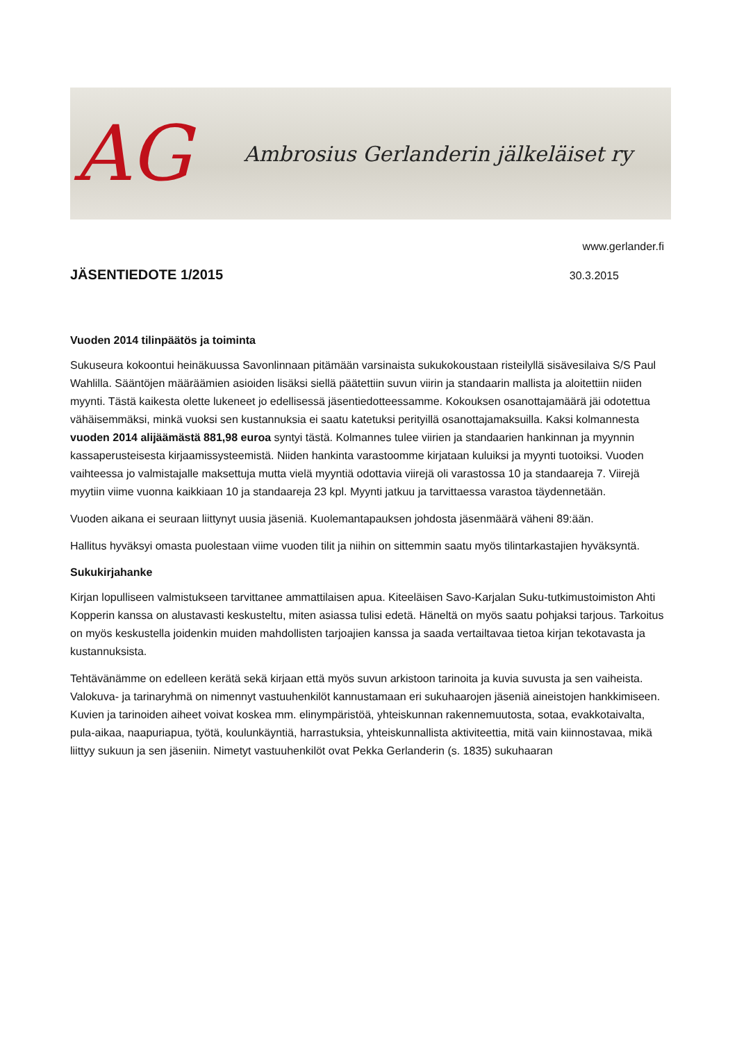AG
Ambrosius Gerlanderin jälkeläiset ry
www.gerlander.fi
JÄSENTIEDOTE 1/2015
30.3.2015
Vuoden 2014 tilinpäätös ja toiminta
Sukuseura kokoontui heinäkuussa Savonlinnaan pitämään varsinaista sukukokoustaan risteilyllä sisävesilaiva S/S Paul Wahlilla. Sääntöjen määräämien asioiden lisäksi siellä päätettiin suvun viirin ja standaarin mallista ja aloitettiin niiden myynti. Tästä kaikesta olette lukeneet jo edellisessä jäsentiedotteessamme. Kokouksen osanottajamäärä jäi odotettua vähäisemmäksi, minkä vuoksi sen kustannuksia ei saatu katetuksi perityillä osanottajamaksuilla. Kaksi kolmannesta vuoden 2014 alijäämästä 881,98 euroa syntyi tästä. Kolmannes tulee viirien ja standaarien hankinnan ja myynnin kassaperusteisesta kirjaamissysteemistä. Niiden hankinta varastoomme kirjataan kuluiksi ja myynti tuotoiksi. Vuoden vaihteessa jo valmistajalle maksettuja mutta vielä myyntiä odottavia viirejä oli varastossa 10 ja standaareja 7. Viirejä myytiin viime vuonna kaikkiaan 10 ja standaareja 23 kpl. Myynti jatkuu ja tarvittaessa varastoa täydennetään.
Vuoden aikana ei seuraan liittynyt uusia jäseniä. Kuolemantapauksen johdosta jäsenmäärä väheni 89:ään.
Hallitus hyväksyi omasta puolestaan viime vuoden tilit ja niihin on sittemmin saatu myös tilintarkastajien hyväksyntä.
Sukukirjahanke
Kirjan lopulliseen valmistukseen tarvittanee ammattilaisen apua. Kiteeläisen Savo-Karjalan Suku-tutkimustoimiston Ahti Kopperin kanssa on alustavasti keskusteltu, miten asiassa tulisi edetä. Häneltä on myös saatu pohjaksi tarjous. Tarkoitus on myös keskustella joidenkin muiden mahdollisten tarjoajien kanssa ja saada vertailtavaa tietoa kirjan tekotavasta ja kustannuksista.
Tehtävänämme on edelleen kerätä sekä kirjaan että myös suvun arkistoon tarinoita ja kuvia suvusta ja sen vaiheista. Valokuva- ja tarinaryhmä on nimennyt vastuuhenkilöt kannustamaan eri sukuhaarojen jäseniä aineistojen hankkimiseen. Kuvien ja tarinoiden aiheet voivat koskea mm. elinympäristöä, yhteiskunnan rakennemuutosta, sotaa, evakkotaivalta, pula-aikaa, naapuriapua, työtä, koulunkäyntiä, harrastuksia, yhteiskunnallista aktiviteettia, mitä vain kiinnostavaa, mikä liittyy sukuun ja sen jäseniin. Nimetyt vastuuhenkilöt ovat Pekka Gerlanderin (s. 1835) sukuhaaran